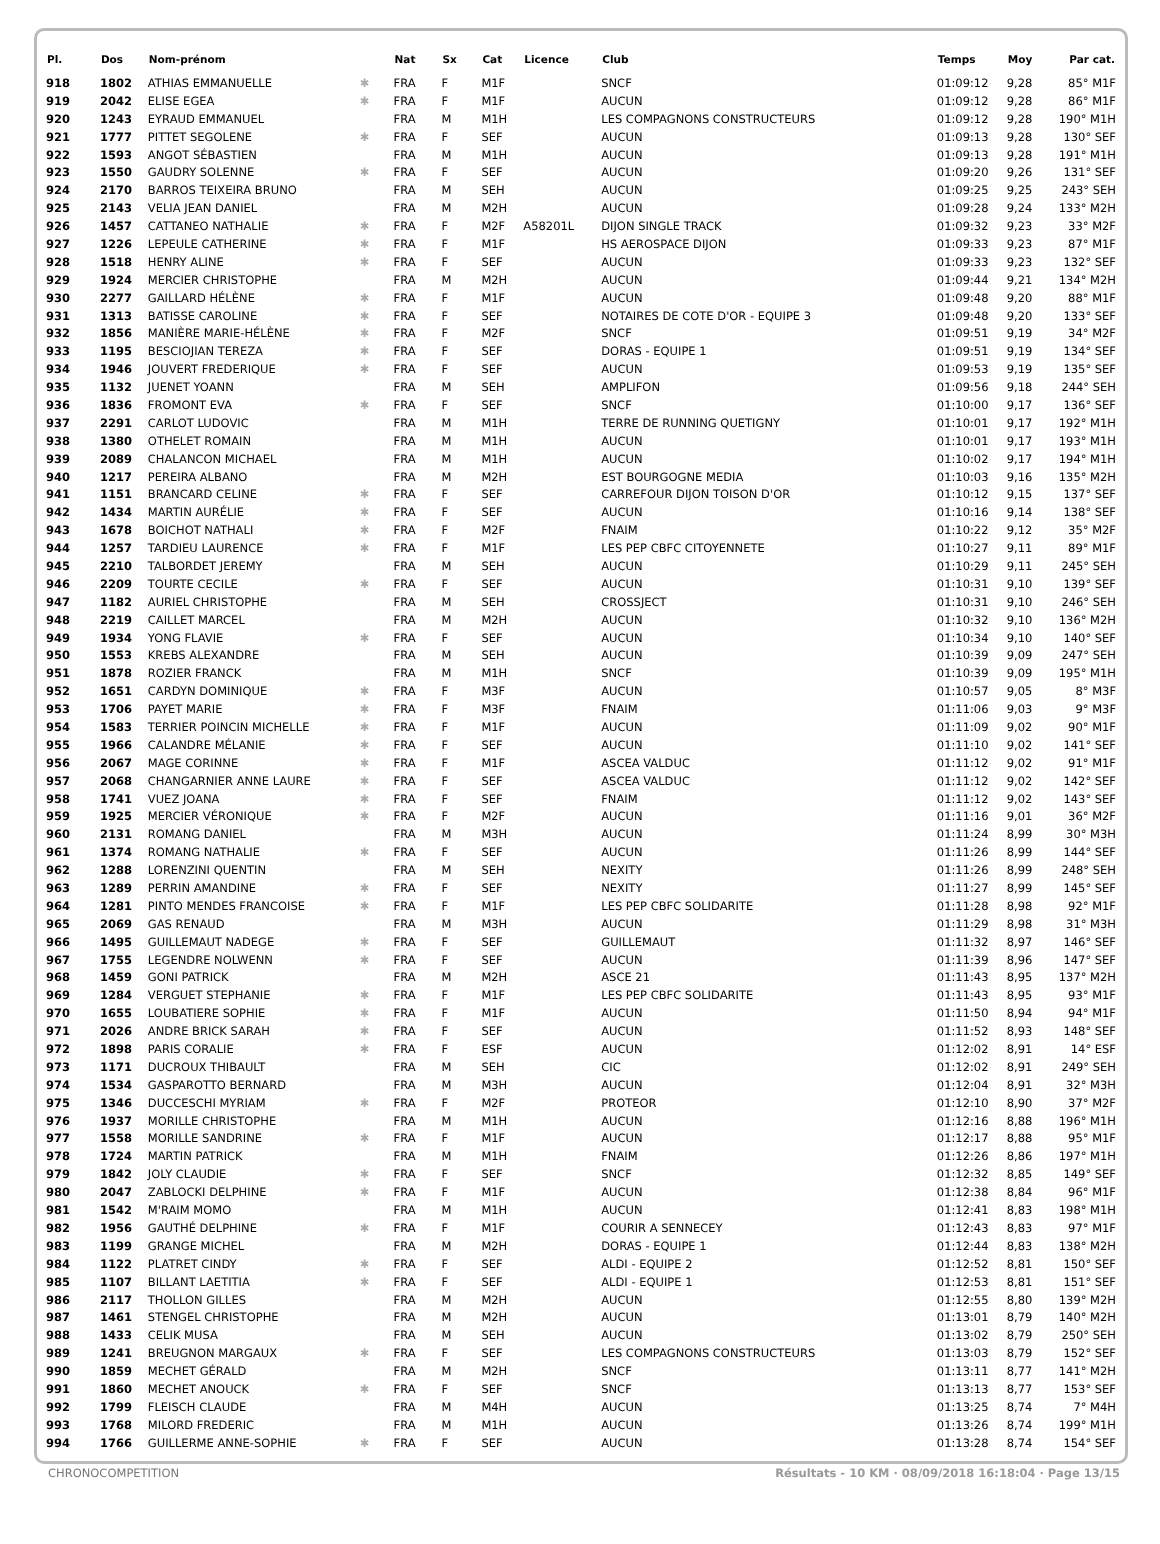| Pl. | Dos | Nom-prénom | | Nat | Sx | Cat | Licence | Club | Temps | Moy | Par cat. |
| --- | --- | --- | --- | --- | --- | --- | --- | --- | --- | --- | --- |
| 918 | 1802 | ATHIAS EMMANUELLE | ✱ | FRA | F | M1F | | SNCF | 01:09:12 | 9,28 | 85° M1F |
| 919 | 2042 | ELISE EGEA | ✱ | FRA | F | M1F | | AUCUN | 01:09:12 | 9,28 | 86° M1F |
| 920 | 1243 | EYRAUD EMMANUEL | | FRA | M | M1H | | LES COMPAGNONS CONSTRUCTEURS | 01:09:12 | 9,28 | 190° M1H |
| 921 | 1777 | PITTET SEGOLENE | ✱ | FRA | F | SEF | | AUCUN | 01:09:13 | 9,28 | 130° SEF |
| 922 | 1593 | ANGOT SÉBASTIEN | | FRA | M | M1H | | AUCUN | 01:09:13 | 9,28 | 191° M1H |
| 923 | 1550 | GAUDRY SOLENNE | ✱ | FRA | F | SEF | | AUCUN | 01:09:20 | 9,26 | 131° SEF |
| 924 | 2170 | BARROS TEIXEIRA BRUNO | | FRA | M | SEH | | AUCUN | 01:09:25 | 9,25 | 243° SEH |
| 925 | 2143 | VELIA JEAN DANIEL | | FRA | M | M2H | | AUCUN | 01:09:28 | 9,24 | 133° M2H |
| 926 | 1457 | CATTANEO NATHALIE | ✱ | FRA | F | M2F | A58201L | DIJON SINGLE TRACK | 01:09:32 | 9,23 | 33° M2F |
| 927 | 1226 | LEPEULE CATHERINE | ✱ | FRA | F | M1F | | HS AEROSPACE DIJON | 01:09:33 | 9,23 | 87° M1F |
| 928 | 1518 | HENRY ALINE | ✱ | FRA | F | SEF | | AUCUN | 01:09:33 | 9,23 | 132° SEF |
| 929 | 1924 | MERCIER CHRISTOPHE | | FRA | M | M2H | | AUCUN | 01:09:44 | 9,21 | 134° M2H |
| 930 | 2277 | GAILLARD HÉLÈNE | ✱ | FRA | F | M1F | | AUCUN | 01:09:48 | 9,20 | 88° M1F |
| 931 | 1313 | BATISSE CAROLINE | ✱ | FRA | F | SEF | | NOTAIRES DE COTE D'OR - EQUIPE 3 | 01:09:48 | 9,20 | 133° SEF |
| 932 | 1856 | MANIÈRE MARIE-HÉLÈNE | ✱ | FRA | F | M2F | | SNCF | 01:09:51 | 9,19 | 34° M2F |
| 933 | 1195 | BESCIOJIAN TEREZA | ✱ | FRA | F | SEF | | DORAS - EQUIPE 1 | 01:09:51 | 9,19 | 134° SEF |
| 934 | 1946 | JOUVERT FREDERIQUE | ✱ | FRA | F | SEF | | AUCUN | 01:09:53 | 9,19 | 135° SEF |
| 935 | 1132 | JUENET YOANN | | FRA | M | SEH | | AMPLIFON | 01:09:56 | 9,18 | 244° SEH |
| 936 | 1836 | FROMONT EVA | ✱ | FRA | F | SEF | | SNCF | 01:10:00 | 9,17 | 136° SEF |
| 937 | 2291 | CARLOT LUDOVIC | | FRA | M | M1H | | TERRE DE RUNNING QUETIGNY | 01:10:01 | 9,17 | 192° M1H |
| 938 | 1380 | OTHELET ROMAIN | | FRA | M | M1H | | AUCUN | 01:10:01 | 9,17 | 193° M1H |
| 939 | 2089 | CHALANCON MICHAEL | | FRA | M | M1H | | AUCUN | 01:10:02 | 9,17 | 194° M1H |
| 940 | 1217 | PEREIRA ALBANO | | FRA | M | M2H | | EST BOURGOGNE MEDIA | 01:10:03 | 9,16 | 135° M2H |
| 941 | 1151 | BRANCARD CELINE | ✱ | FRA | F | SEF | | CARREFOUR DIJON TOISON D'OR | 01:10:12 | 9,15 | 137° SEF |
| 942 | 1434 | MARTIN AURÉLIE | ✱ | FRA | F | SEF | | AUCUN | 01:10:16 | 9,14 | 138° SEF |
| 943 | 1678 | BOICHOT NATHALI | ✱ | FRA | F | M2F | | FNAIM | 01:10:22 | 9,12 | 35° M2F |
| 944 | 1257 | TARDIEU LAURENCE | ✱ | FRA | F | M1F | | LES PEP CBFC CITOYENNETE | 01:10:27 | 9,11 | 89° M1F |
| 945 | 2210 | TALBORDET JEREMY | | FRA | M | SEH | | AUCUN | 01:10:29 | 9,11 | 245° SEH |
| 946 | 2209 | TOURTE CECILE | ✱ | FRA | F | SEF | | AUCUN | 01:10:31 | 9,10 | 139° SEF |
| 947 | 1182 | AURIEL CHRISTOPHE | | FRA | M | SEH | | CROSSJECT | 01:10:31 | 9,10 | 246° SEH |
| 948 | 2219 | CAILLET MARCEL | | FRA | M | M2H | | AUCUN | 01:10:32 | 9,10 | 136° M2H |
| 949 | 1934 | YONG FLAVIE | ✱ | FRA | F | SEF | | AUCUN | 01:10:34 | 9,10 | 140° SEF |
| 950 | 1553 | KREBS ALEXANDRE | | FRA | M | SEH | | AUCUN | 01:10:39 | 9,09 | 247° SEH |
| 951 | 1878 | ROZIER FRANCK | | FRA | M | M1H | | SNCF | 01:10:39 | 9,09 | 195° M1H |
| 952 | 1651 | CARDYN DOMINIQUE | ✱ | FRA | F | M3F | | AUCUN | 01:10:57 | 9,05 | 8° M3F |
| 953 | 1706 | PAYET MARIE | ✱ | FRA | F | M3F | | FNAIM | 01:11:06 | 9,03 | 9° M3F |
| 954 | 1583 | TERRIER POINCIN MICHELLE | ✱ | FRA | F | M1F | | AUCUN | 01:11:09 | 9,02 | 90° M1F |
| 955 | 1966 | CALANDRE MÉLANIE | ✱ | FRA | F | SEF | | AUCUN | 01:11:10 | 9,02 | 141° SEF |
| 956 | 2067 | MAGE CORINNE | ✱ | FRA | F | M1F | | ASCEA VALDUC | 01:11:12 | 9,02 | 91° M1F |
| 957 | 2068 | CHANGARNIER ANNE LAURE | ✱ | FRA | F | SEF | | ASCEA VALDUC | 01:11:12 | 9,02 | 142° SEF |
| 958 | 1741 | VUEZ JOANA | ✱ | FRA | F | SEF | | FNAIM | 01:11:12 | 9,02 | 143° SEF |
| 959 | 1925 | MERCIER VÉRONIQUE | ✱ | FRA | F | M2F | | AUCUN | 01:11:16 | 9,01 | 36° M2F |
| 960 | 2131 | ROMANG DANIEL | | FRA | M | M3H | | AUCUN | 01:11:24 | 8,99 | 30° M3H |
| 961 | 1374 | ROMANG NATHALIE | ✱ | FRA | F | SEF | | AUCUN | 01:11:26 | 8,99 | 144° SEF |
| 962 | 1288 | LORENZINI QUENTIN | | FRA | M | SEH | | NEXITY | 01:11:26 | 8,99 | 248° SEH |
| 963 | 1289 | PERRIN AMANDINE | ✱ | FRA | F | SEF | | NEXITY | 01:11:27 | 8,99 | 145° SEF |
| 964 | 1281 | PINTO MENDES FRANCOISE | ✱ | FRA | F | M1F | | LES PEP CBFC SOLIDARITE | 01:11:28 | 8,98 | 92° M1F |
| 965 | 2069 | GAS RENAUD | | FRA | M | M3H | | AUCUN | 01:11:29 | 8,98 | 31° M3H |
| 966 | 1495 | GUILLEMAUT NADEGE | ✱ | FRA | F | SEF | | GUILLEMAUT | 01:11:32 | 8,97 | 146° SEF |
| 967 | 1755 | LEGENDRE NOLWENN | ✱ | FRA | F | SEF | | AUCUN | 01:11:39 | 8,96 | 147° SEF |
| 968 | 1459 | GONI PATRICK | | FRA | M | M2H | | ASCE 21 | 01:11:43 | 8,95 | 137° M2H |
| 969 | 1284 | VERGUET STEPHANIE | ✱ | FRA | F | M1F | | LES PEP CBFC SOLIDARITE | 01:11:43 | 8,95 | 93° M1F |
| 970 | 1655 | LOUBATIERE SOPHIE | ✱ | FRA | F | M1F | | AUCUN | 01:11:50 | 8,94 | 94° M1F |
| 971 | 2026 | ANDRE BRICK SARAH | ✱ | FRA | F | SEF | | AUCUN | 01:11:52 | 8,93 | 148° SEF |
| 972 | 1898 | PARIS CORALIE | ✱ | FRA | F | ESF | | AUCUN | 01:12:02 | 8,91 | 14° ESF |
| 973 | 1171 | DUCROUX THIBAULT | | FRA | M | SEH | | CIC | 01:12:02 | 8,91 | 249° SEH |
| 974 | 1534 | GASPAROTTO BERNARD | | FRA | M | M3H | | AUCUN | 01:12:04 | 8,91 | 32° M3H |
| 975 | 1346 | DUCCESCHI MYRIAM | ✱ | FRA | F | M2F | | PROTEOR | 01:12:10 | 8,90 | 37° M2F |
| 976 | 1937 | MORILLE CHRISTOPHE | | FRA | M | M1H | | AUCUN | 01:12:16 | 8,88 | 196° M1H |
| 977 | 1558 | MORILLE SANDRINE | ✱ | FRA | F | M1F | | AUCUN | 01:12:17 | 8,88 | 95° M1F |
| 978 | 1724 | MARTIN PATRICK | | FRA | M | M1H | | FNAIM | 01:12:26 | 8,86 | 197° M1H |
| 979 | 1842 | JOLY CLAUDIE | ✱ | FRA | F | SEF | | SNCF | 01:12:32 | 8,85 | 149° SEF |
| 980 | 2047 | ZABLOCKI DELPHINE | ✱ | FRA | F | M1F | | AUCUN | 01:12:38 | 8,84 | 96° M1F |
| 981 | 1542 | M'RAIM MOMO | | FRA | M | M1H | | AUCUN | 01:12:41 | 8,83 | 198° M1H |
| 982 | 1956 | GAUTHÉ DELPHINE | ✱ | FRA | F | M1F | | COURIR A SENNECEY | 01:12:43 | 8,83 | 97° M1F |
| 983 | 1199 | GRANGE MICHEL | | FRA | M | M2H | | DORAS - EQUIPE 1 | 01:12:44 | 8,83 | 138° M2H |
| 984 | 1122 | PLATRET CINDY | ✱ | FRA | F | SEF | | ALDI - EQUIPE 2 | 01:12:52 | 8,81 | 150° SEF |
| 985 | 1107 | BILLANT LAETITIA | ✱ | FRA | F | SEF | | ALDI - EQUIPE 1 | 01:12:53 | 8,81 | 151° SEF |
| 986 | 2117 | THOLLON GILLES | | FRA | M | M2H | | AUCUN | 01:12:55 | 8,80 | 139° M2H |
| 987 | 1461 | STENGEL CHRISTOPHE | | FRA | M | M2H | | AUCUN | 01:13:01 | 8,79 | 140° M2H |
| 988 | 1433 | CELIK MUSA | | FRA | M | SEH | | AUCUN | 01:13:02 | 8,79 | 250° SEH |
| 989 | 1241 | BREUGNON MARGAUX | ✱ | FRA | F | SEF | | LES COMPAGNONS CONSTRUCTEURS | 01:13:03 | 8,79 | 152° SEF |
| 990 | 1859 | MECHET GÉRALD | | FRA | M | M2H | | SNCF | 01:13:11 | 8,77 | 141° M2H |
| 991 | 1860 | MECHET ANOUCK | ✱ | FRA | F | SEF | | SNCF | 01:13:13 | 8,77 | 153° SEF |
| 992 | 1799 | FLEISCH CLAUDE | | FRA | M | M4H | | AUCUN | 01:13:25 | 8,74 | 7° M4H |
| 993 | 1768 | MILORD FREDERIC | | FRA | M | M1H | | AUCUN | 01:13:26 | 8,74 | 199° M1H |
| 994 | 1766 | GUILLERME ANNE-SOPHIE | ✱ | FRA | F | SEF | | AUCUN | 01:13:28 | 8,74 | 154° SEF |
CHRONOCOMPETITION Résultats - 10 KM · 08/09/2018 16:18:04 · Page 13/15